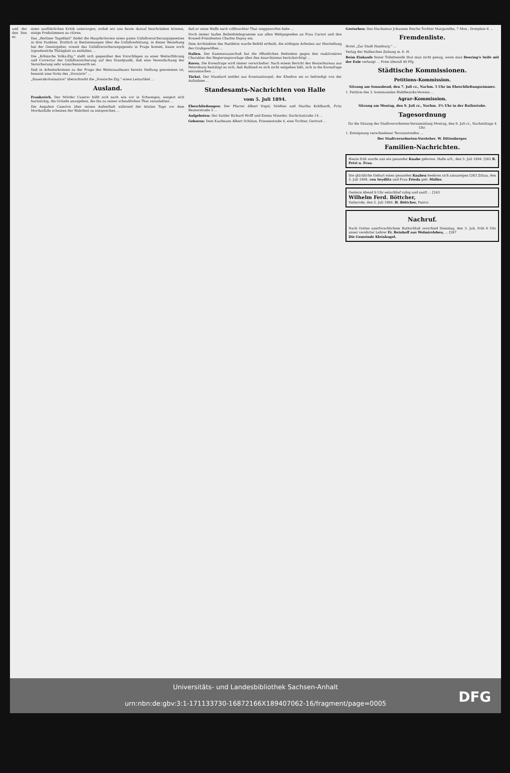und der den lten er, einer ausführlichen Kritik unterzogen, sodaß wir uns heute darauf beschränken können, einige Preßstimmen zu citiren.
Das „Berliner Tageblatt" findet die Hauptkriterien eines guten Unfallversicherungsgesetzes in drei Punkten. Erstlich in Bestimmungen über die Unfallverhütung; in dieser Beziehung hat der Gesetzgeber, soweit das Unfallversicherungsgesetz in Frage kommt, kaum noch irgendwelche Thätigkeit zu entfalten ...
Die „Kölnische Volks-Ztg." stellt sich gegenüber den Vorschlägen zu einer Weiterführung und Correctur der Unfallversicherung auf den Standpunkt, daß eine Vereinfachung der Versicherung sehr wünschenswerth sei.
Daß in Arbeiterkreisen zu der Frage des Weiterausbaues bereits Stellung genommen ist, beweist eine Notiz des „Vorwärts" ...
„Bauernkolonisation" überschreibt die „Vossische Ztg." einen Leitartikel ...
Ausland.
Frankreich. Der Mörder Caserio hüllt sich nach wie vor in Schweigen, weigert sich hartnäckig, die Gründe anzugeben, die ihn zu seiner scheußlichen That veranlaßten ...
Die Angaben Caserios über seinen Aufenthalt während der letzten Tage vor dem Mordanfalle scheinen der Wahrheit zu entsprechen ...
daß er seine Waffe nach vollbrachter That weggeworfen habe ...
Noch immer laufen Beileidstelegramme aus allen Weltgegenden an Frau Carnot und den Konseil-Präsidenten Charles Dupuy ein.
Dem Architekten des Panthéon wurde Befehl ertheilt, die nöthigen Arbeiten zur Herstellung des Grabgewölbes ...
Italien. Der Kammerausschuß hat die öffentlichen Bedenken gegen den reaktionären Charakter der Regierungsvorlage über den Anarchismus berücksichtigt ...
Korea. Die Koreafrage wird immer verwickelter. Nach einem Bericht des Reuterbureau aus Petersburg bestätigt es sich, daß Rußland es sich nicht entgehen läßt, sich in die Koreafrage einzumischen ...
Türkei. Der Standard meldet aus Konstantinopel, der Khedive sei so befriedigt von der Aufnahme ...
Standesamts-Nachrichten von Halle
vom 5. Juli 1894.
Eheschließungen: Der Pfarrer Albert Vogel, Stödten und Martha Kohlhardt, Fritz Reuterstraße 3 ...
Aufgeboten: Der Sattler Richard Wolff und Emma Minnder, Dachritzstraße 14 ...
Geboren: Dem Kaufmann Albert Schütze, Friesenstraße 4, eine Tochter, Gertrud ...
Gestorben: Des Stuckateur Johannes Reiche Tochter Margarethe, 7 Mon., Domplatz 6 ...
Fremdenliste.
Hotel „Zur Stadt Hamburg." ...
Verlag der Halleschen Zeitung m. b. H.
Beim Einkaufe feiner Toiletteseife thut man nicht genug, wenn man Doering's Seife mit der Eule verlangt ... Preis überall 40 Pfg.
Städtische Kommissionen.
Petitions-Kommission.
Sitzung am Sonnabend, den 7. Juli cr., Nachm. 5 Uhr im Eheschließungszimmer.
1. Petition des 3. kommunalen Wahlbezirks-Vereins ...
Agrar-Kommission.
Sitzung am Montag, den 9. Juli cr., Nachm. 3¾ Uhr in der Rathsstube.
Tagesordnung
für die Sitzung der Stadtverordneten-Versammlung Montag, den 9. Juli cr., Nachmittags 4 Uhr.
1. Enteignung verschiedener Terrainstreifen ...
Der Stadtverordneten-Vorsteher. W. Dittenberger.
Familien-Nachrichten.
Heute früh wurde uns ein gesunder Knabe geboren. Halle a/S., den 5. Juli 1894. [262 R. Petri u. Frau.
Die glückliche Geburt eines gesunden Knaben beehren sich anzuzeigen [263 Zittau, den 3. Juli 1894. von Seydlitz und Frau Frieda geb. Müller.
Gestern Abend 9 Uhr entschlief ruhig und sanft ... [243
Wilhelm Ferd. Böttcher,
Vatterode, den 5. Juli 1894. H. Böttcher, Pastor.
Nachruf.
Nach Gottes unerforschlichem Rathschluß verschied Dienstag, den 3. Juli, früh 6 Uhr unser verehrter Lehrer Fr. Beinhoff aus Wolmirsleben, ... [267
Die Gemeinde Kleinkugel.
Universitäts- und Landesbibliothek Sachsen-Anhalt
urn:nbn:de:gbv:3:1-171133730-16872166X189407062-16/fragment/page=0005
DFG